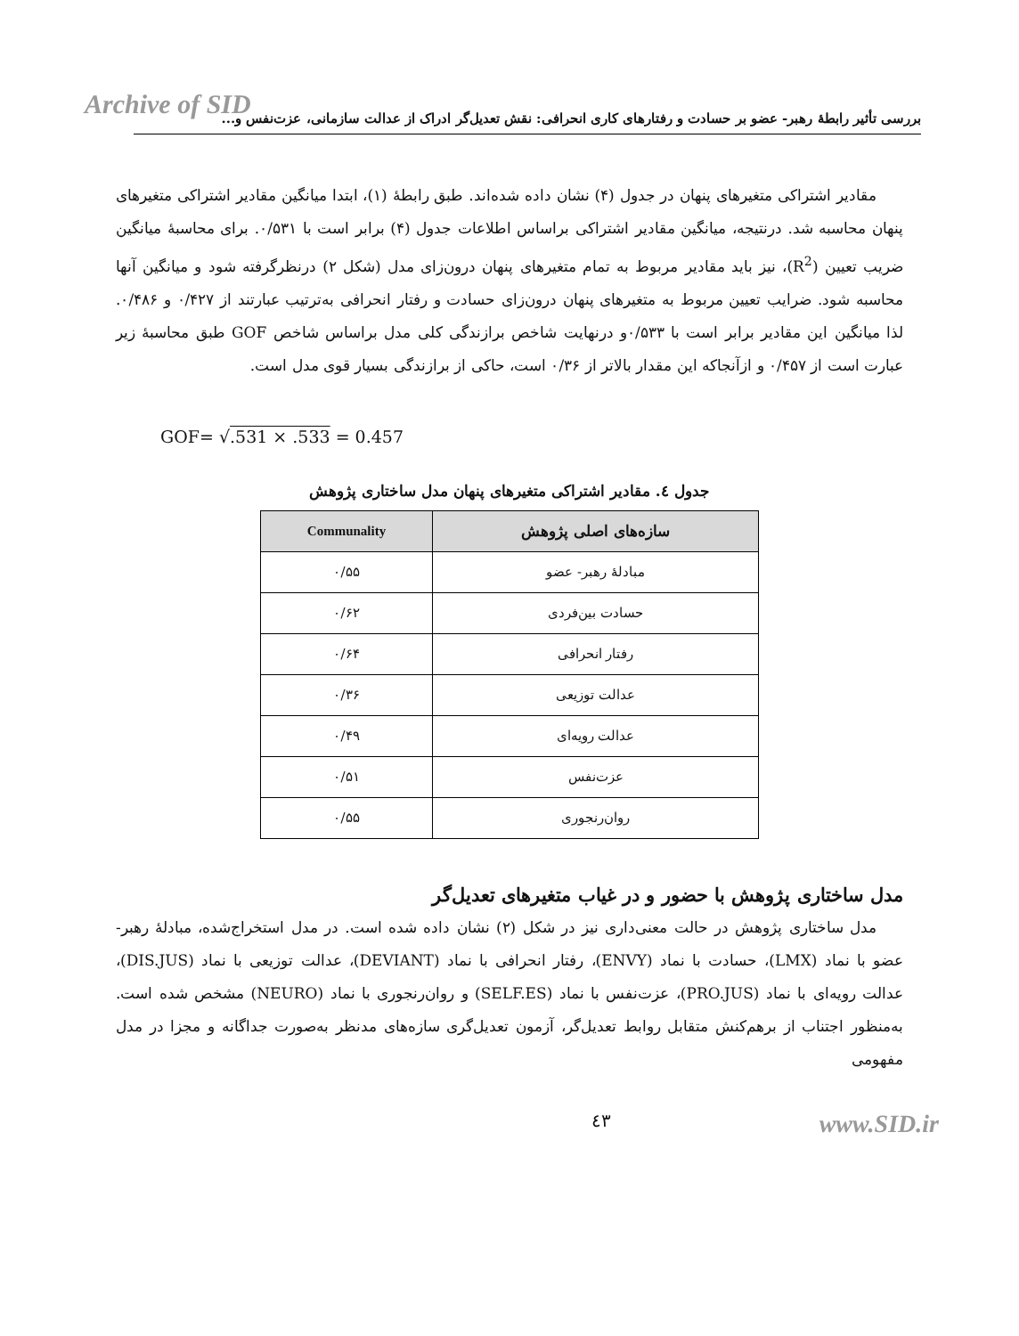Archive of SID
بررسی تأثیر رابطۀ رهبر- عضو بر حسادت و رفتارهای کاری انحرافی: نقش تعدیل‌گر ادراک از عدالت سازمانی، عزت‌نفس و...
مقادیر اشتراکی متغیرهای پنهان در جدول (۴) نشان داده شده‌اند. طبق رابطۀ (۱)، ابتدا میانگین مقادیر اشتراکی متغیرهای پنهان محاسبه شد. درنتیجه، میانگین مقادیر اشتراکی براساس اطلاعات جدول (۴) برابر است با ۰/۵۳۱. برای محاسبۀ میانگین ضریب تعیین (R<sup>2</sup>)، نیز باید مقادیر مربوط به تمام متغیرهای پنهان درون‌زای مدل (شکل ۲) درنظرگرفته شود و میانگین آنها محاسبه شود. ضرایب تعیین مربوط به متغیرهای پنهان درون‌زای حسادت و رفتار انحرافی به‌ترتیب عبارتند از ۰/۴۲۷ و ۰/۴۸۶. لذا میانگین این مقادیر برابر است با ۰/۵۳۳و درنهایت شاخص برازندگی کلی مدل براساس شاخص GOF طبق محاسبۀ زیر عبارت است از ۰/۴۵۷ و ازآنجاکه این مقدار بالاتر از ۰/۳۶ است، حاکی از برازندگی بسیار قوی مدل است.
GOF= √.531 × .533 = 0.457
جدول ٤. مقادیر اشتراکی متغیرهای پنهان مدل ساختاری پژوهش
| سازه‌های اصلی پژوهش | Communality |
| --- | --- |
| مبادلۀ رهبر- عضو | ۰/۵۵ |
| حسادت بین‌فردی | ۰/۶۲ |
| رفتار انحرافی | ۰/۶۴ |
| عدالت توزیعی | ۰/۳۶ |
| عدالت رویه‌ای | ۰/۴۹ |
| عزت‌نفس | ۰/۵۱ |
| روان‌رنجوری | ۰/۵۵ |
مدل ساختاری پژوهش با حضور و در غیاب متغیرهای تعدیل‌گر
مدل ساختاری پژوهش در حالت معنی‌داری نیز در شکل (۲) نشان داده شده است. در مدل استخراج‌شده، مبادلۀ رهبر- عضو با نماد (LMX)، حسادت با نماد (ENVY)، رفتار انحرافی با نماد (DEVIANT)، عدالت توزیعی با نماد (DIS.JUS)، عدالت رویه‌ای با نماد (PRO.JUS)، عزت‌نفس با نماد (SELF.ES) و روان‌رنجوری با نماد (NEURO) مشخص شده است. به‌منظور اجتناب از برهم‌کنش متقابل روابط تعدیل‌گر، آزمون تعدیل‌گری سازه‌های مدنظر به‌صورت جداگانه و مجزا در مدل مفهومی
٤٣ www.SID.ir